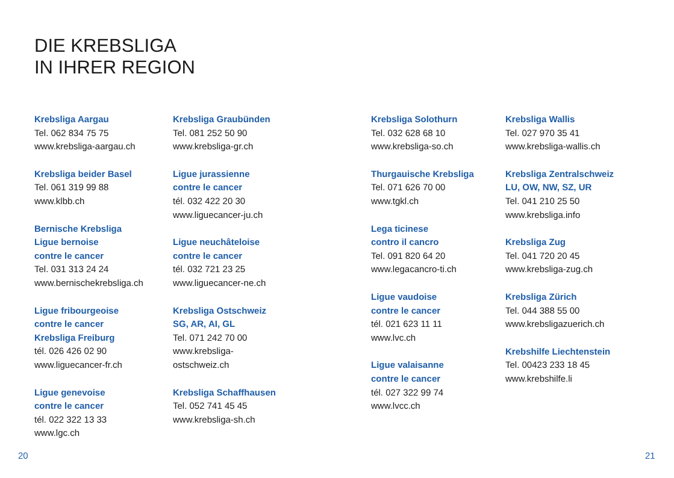DIE KREBSLIGA
IN IHRER REGION
Krebsliga Aargau
Tel. 062 834 75 75
www.krebsliga-aargau.ch
Krebsliga beider Basel
Tel. 061 319 99 88
www.klbb.ch
Bernische Krebsliga
Ligue bernoise
contre le cancer
Tel. 031 313 24 24
www.bernischekrebsliga.ch
Ligue fribourgeoise
contre le cancer
Krebsliga Freiburg
tél. 026 426 02 90
www.liguecancer-fr.ch
Ligue genevoise
contre le cancer
tél. 022 322 13 33
www.lgc.ch
Krebsliga Graubünden
Tel. 081 252 50 90
www.krebsliga-gr.ch
Ligue jurassienne
contre le cancer
tél. 032 422 20 30
www.liguecancer-ju.ch
Ligue neuchâteloise
contre le cancer
tél. 032 721 23 25
www.liguecancer-ne.ch
Krebsliga Ostschweiz
SG, AR, AI, GL
Tel. 071 242 70 00
www.krebsliga-
ostschweiz.ch
Krebsliga Schaffhausen
Tel. 052 741 45 45
www.krebsliga-sh.ch
Krebsliga Solothurn
Tel. 032 628 68 10
www.krebsliga-so.ch
Thurgauische Krebsliga
Tel. 071 626 70 00
www.tgkl.ch
Lega ticinese
contro il cancro
Tel. 091 820 64 20
www.legacancro-ti.ch
Ligue vaudoise
contre le cancer
tél. 021 623 11 11
www.lvc.ch
Ligue valaisanne
contre le cancer
tél. 027 322 99 74
www.lvcc.ch
Krebsliga Wallis
Tel. 027 970 35 41
www.krebsliga-wallis.ch
Krebsliga Zentralschweiz
LU, OW, NW, SZ, UR
Tel. 041 210 25 50
www.krebsliga.info
Krebsliga Zug
Tel. 041 720 20 45
www.krebsliga-zug.ch
Krebsliga Zürich
Tel. 044 388 55 00
www.krebsligazuerich.ch
Krebshilfe Liechtenstein
Tel. 00423 233 18 45
www.krebshilfe.li
20 21